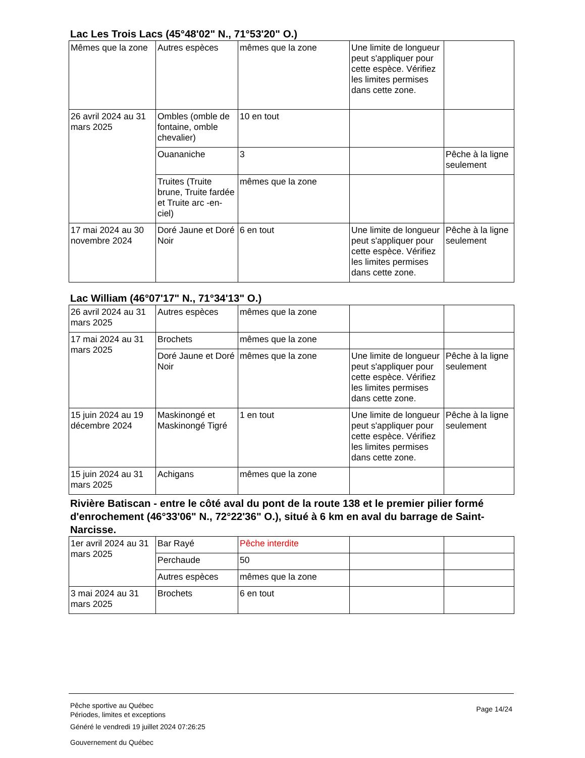Lac Les Trois Lacs (45°48'02" N., 71°53'20" O.)
| Mêmes que la zone | Autres espèces | mêmes que la zone | Une limite de longueur peut s'appliquer pour cette espèce. Vérifiez les limites permises dans cette zone. | |
| 26 avril 2024 au 31 mars 2025 | Ombles (omble de fontaine, omble chevalier) | 10 en tout | | |
| | Ouananiche | 3 | | Pêche à la ligne seulement |
| | Truites (Truite brune, Truite fardée et Truite arc -en-ciel) | mêmes que la zone | | |
| 17 mai 2024 au 30 novembre 2024 | Doré Jaune et Doré Noir | 6 en tout | Une limite de longueur peut s'appliquer pour cette espèce. Vérifiez les limites permises dans cette zone. | Pêche à la ligne seulement |
Lac William (46°07'17" N., 71°34'13" O.)
| 26 avril 2024 au 31 mars 2025 | Autres espèces | mêmes que la zone | | |
| 17 mai 2024 au 31 mars 2025 | Brochets | mêmes que la zone | | |
| | Doré Jaune et Doré Noir | mêmes que la zone | Une limite de longueur peut s'appliquer pour cette espèce. Vérifiez les limites permises dans cette zone. | Pêche à la ligne seulement |
| 15 juin 2024 au 19 décembre 2024 | Maskinongé et Maskinongé Tigré | 1 en tout | Une limite de longueur peut s'appliquer pour cette espèce. Vérifiez les limites permises dans cette zone. | Pêche à la ligne seulement |
| 15 juin 2024 au 31 mars 2025 | Achigans | mêmes que la zone | | |
Rivière Batiscan - entre le côté aval du pont de la route 138 et le premier pilier formé d'enrochement (46°33'06" N., 72°22'36" O.), situé à 6 km en aval du barrage de Saint-Narcisse.
| 1er avril 2024 au 31 mars 2025 | Bar Rayé | Pêche interdite | | |
| | Perchaude | 50 | | |
| | Autres espèces | mêmes que la zone | | |
| 3 mai 2024 au 31 mars 2025 | Brochets | 6 en tout | | |
Pêche sportive au Québec
Périodes, limites et exceptions
Page 14/24
Généré le vendredi 19 juillet 2024 07:26:25
Gouvernement du Québec